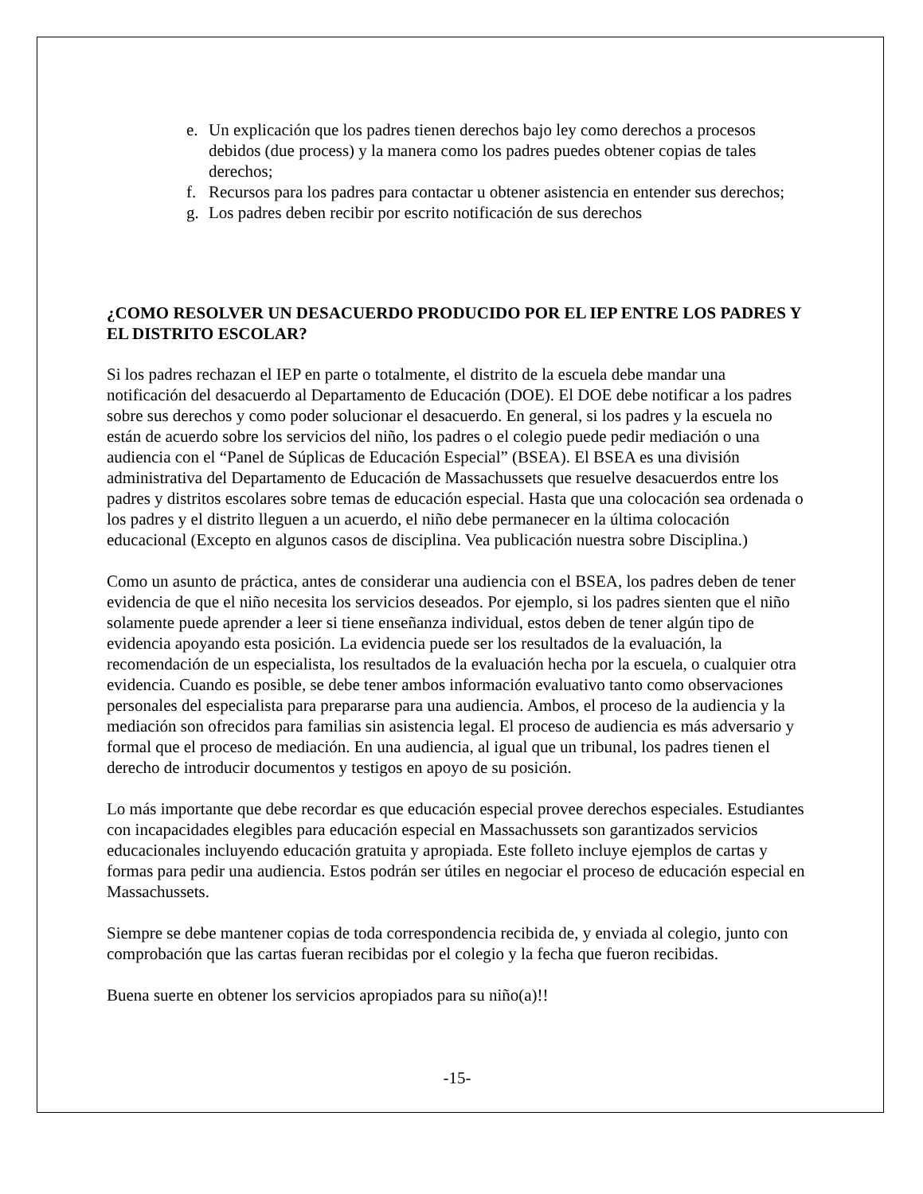e. Un explicación que los padres tienen derechos bajo ley como derechos a procesos debidos (due process) y la manera como los padres puedes obtener copias de tales derechos;
f. Recursos para los padres para contactar u obtener asistencia en entender sus derechos;
g. Los padres deben recibir por escrito notificación de sus derechos
¿COMO RESOLVER UN DESACUERDO PRODUCIDO POR EL IEP ENTRE LOS PADRES Y EL DISTRITO ESCOLAR?
Si los padres rechazan el IEP en parte o totalmente, el distrito de la escuela debe mandar una notificación del desacuerdo al Departamento de Educación (DOE). El DOE debe notificar a los padres sobre sus derechos y como poder solucionar el desacuerdo. En general, si los padres y la escuela no están de acuerdo sobre los servicios del niño, los padres o el colegio puede pedir mediación o una audiencia con el “Panel de Súplicas de Educación Especial” (BSEA). El BSEA es una división administrativa del Departamento de Educación de Massachussets que resuelve desacuerdos entre los padres y distritos escolares sobre temas de educación especial. Hasta que una colocación sea ordenada o los padres y el distrito lleguen a un acuerdo, el niño debe permanecer en la última colocación educacional (Excepto en algunos casos de disciplina. Vea publicación nuestra sobre Disciplina.)
Como un asunto de práctica, antes de considerar una audiencia con el BSEA, los padres deben de tener evidencia de que el niño necesita los servicios deseados. Por ejemplo, si los padres sienten que el niño solamente puede aprender a leer si tiene enseñanza individual, estos deben de tener algún tipo de evidencia apoyando esta posición. La evidencia puede ser los resultados de la evaluación, la recomendación de un especialista, los resultados de la evaluación hecha por la escuela, o cualquier otra evidencia. Cuando es posible, se debe tener ambos información evaluativo tanto como observaciones personales del especialista para prepararse para una audiencia. Ambos, el proceso de la audiencia y la mediación son ofrecidos para familias sin asistencia legal. El proceso de audiencia es más adversario y formal que el proceso de mediación. En una audiencia, al igual que un tribunal, los padres tienen el derecho de introducir documentos y testigos en apoyo de su posición.
Lo más importante que debe recordar es que educación especial provee derechos especiales. Estudiantes con incapacidades elegibles para educación especial en Massachussets son garantizados servicios educacionales incluyendo educación gratuita y apropiada. Este folleto incluye ejemplos de cartas y formas para pedir una audiencia. Estos podrán ser útiles en negociar el proceso de educación especial en Massachussets.
Siempre se debe mantener copias de toda correspondencia recibida de, y enviada al colegio, junto con comprobación que las cartas fueran recibidas por el colegio y la fecha que fueron recibidas.
Buena suerte en obtener los servicios apropiados para su niño(a)!!
-15-